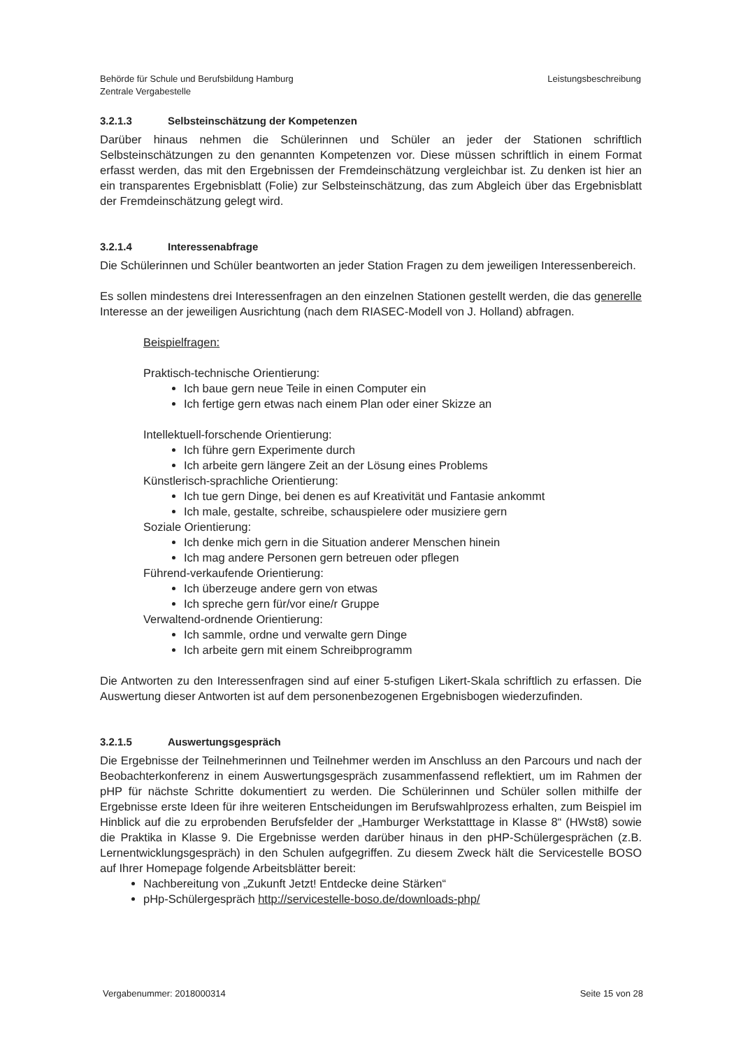Behörde für Schule und Berufsbildung Hamburg
Zentrale Vergabestelle
Leistungsbeschreibung
3.2.1.3 Selbsteinschätzung der Kompetenzen
Darüber hinaus nehmen die Schülerinnen und Schüler an jeder der Stationen schriftlich Selbsteinschätzungen zu den genannten Kompetenzen vor. Diese müssen schriftlich in einem Format erfasst werden, das mit den Ergebnissen der Fremdeinschätzung vergleichbar ist. Zu denken ist hier an ein transparentes Ergebnisblatt (Folie) zur Selbsteinschätzung, das zum Abgleich über das Ergebnisblatt der Fremdeinschätzung gelegt wird.
3.2.1.4 Interessenabfrage
Die Schülerinnen und Schüler beantworten an jeder Station Fragen zu dem jeweiligen Interessenbereich.
Es sollen mindestens drei Interessenfragen an den einzelnen Stationen gestellt werden, die das generelle Interesse an der jeweiligen Ausrichtung (nach dem RIASEC-Modell von J. Holland) abfragen.
Beispielfragen:
Praktisch-technische Orientierung:
Ich baue gern neue Teile in einen Computer ein
Ich fertige gern etwas nach einem Plan oder einer Skizze an
Intellektuell-forschende Orientierung:
Ich führe gern Experimente durch
Ich arbeite gern längere Zeit an der Lösung eines Problems
Künstlerisch-sprachliche Orientierung:
Ich tue gern Dinge, bei denen es auf Kreativität und Fantasie ankommt
Ich male, gestalte, schreibe, schauspielere oder musiziere gern
Soziale Orientierung:
Ich denke mich gern in die Situation anderer Menschen hinein
Ich mag andere Personen gern betreuen oder pflegen
Führend-verkaufende Orientierung:
Ich überzeuge andere gern von etwas
Ich spreche gern für/vor eine/r Gruppe
Verwaltend-ordnende Orientierung:
Ich sammle, ordne und verwalte gern Dinge
Ich arbeite gern mit einem Schreibprogramm
Die Antworten zu den Interessenfragen sind auf einer 5-stufigen Likert-Skala schriftlich zu erfassen. Die Auswertung dieser Antworten ist auf dem personenbezogenen Ergebnisbogen wiederzufinden.
3.2.1.5 Auswertungsgespräch
Die Ergebnisse der Teilnehmerinnen und Teilnehmer werden im Anschluss an den Parcours und nach der Beobachterkonferenz in einem Auswertungsgespräch zusammenfassend reflektiert, um im Rahmen der pHP für nächste Schritte dokumentiert zu werden. Die Schülerinnen und Schüler sollen mithilfe der Ergebnisse erste Ideen für ihre weiteren Entscheidungen im Berufswahlprozess erhalten, zum Beispiel im Hinblick auf die zu erprobenden Berufsfelder der „Hamburger Werkstatttage in Klasse 8“ (HWst8) sowie die Praktika in Klasse 9. Die Ergebnisse werden darüber hinaus in den pHP-Schülergesprächen (z.B. Lernentwicklungsgespräch) in den Schulen aufgegriffen. Zu diesem Zweck hält die Servicestelle BOSO auf Ihrer Homepage folgende Arbeitsblätter bereit:
Nachbereitung von „Zukunft Jetzt! Entdecke deine Stärken“
pHp-Schülergespräch http://servicestelle-boso.de/downloads-php/
Vergabenummer: 2018000314 Seite 15 von 28